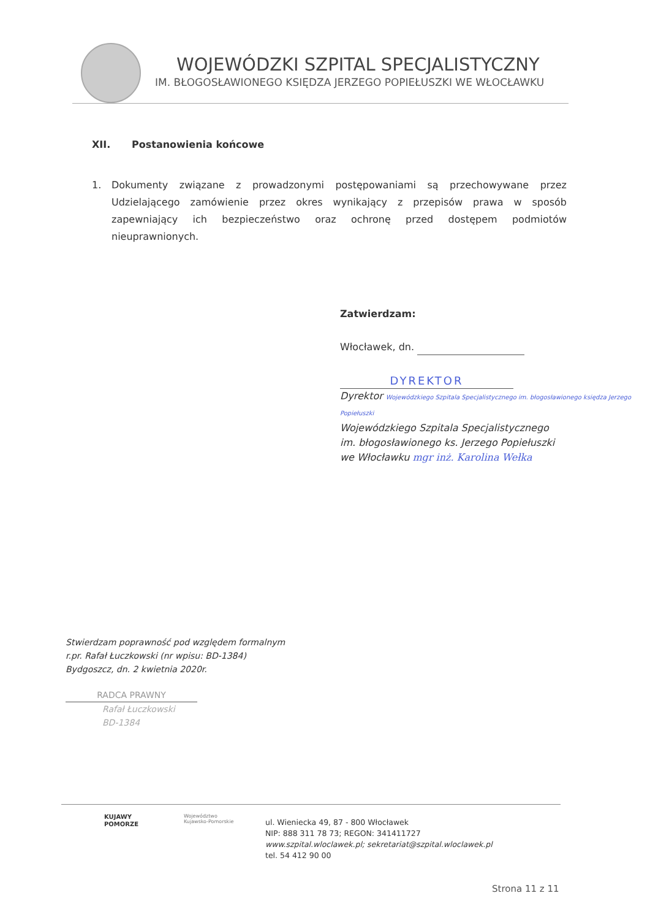WOJEWÓDZKI SZPITAL SPECJALISTYCZNY
IM. BŁOGOSŁAWIONEGO KSIĘDZA JERZEGO POPIEŁUSZKI WE WŁOCŁAWKU
XII. Postanowienia końcowe
1. Dokumenty związane z prowadzonymi postępowaniami są przechowywane przez Udzielającego zamówienie przez okres wynikający z przepisów prawa w sposób zapewniający ich bezpieczeństwo oraz ochronę przed dostępem podmiotów nieuprawnionych.
Zatwierdzam:
Włocławek, dn.
DYREKTOR
Dyrektor Wojewódzkiego Szpitala Specjalistycznego im. błogosławionego księdza Jerzego Popiełuszki
Wojewódzkiego Szpitala Specjalistycznego
im. błogosławionego ks. Jerzego Popiełuszki
we Włocławku mgr inż. Karolina Wełka
Stwierdzam poprawność pod względem formalnym
r.pr. Rafał Łuczkowski (nr wpisu: BD-1384)
Bydgoszcz, dn. 2 kwietnia 2020r.
RADCA PRAWNY
Rafał Łuczkowski
BD-1384
KUJAWY
POMORZE
Województwo
Kujawsko-Pomorskie
ul. Wieniecka 49, 87 - 800 Włocławek
NIP: 888 311 78 73; REGON: 341411727
www.szpital.wloclawek.pl; sekretariat@szpital.wloclawek.pl
tel. 54 412 90 00
Strona 11 z 11